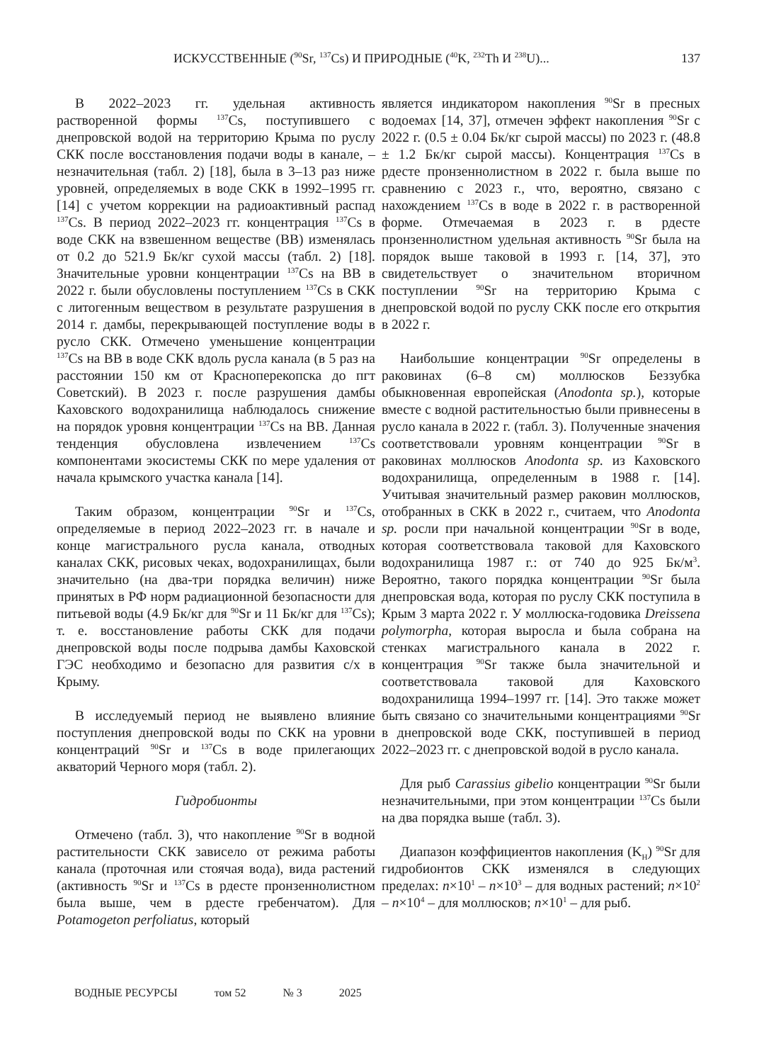ИСКУССТВЕННЫЕ (<sup>90</sup>Sr, <sup>137</sup>Cs) И ПРИРОДНЫЕ (<sup>40</sup>K, <sup>232</sup>Th И <sup>238</sup>U)... 137
В 2022–2023 гг. удельная активность растворенной формы <sup>137</sup>Cs, поступившего с днепровской водой на территорию Крыма по руслу СКК после восстановления подачи воды в канале, – незначительная (табл. 2) [18], была в 3–13 раз ниже уровней, определяемых в воде СКК в 1992–1995 гг. [14] с учетом коррекции на радиоактивный распад <sup>137</sup>Cs. В период 2022–2023 гг. концентрация <sup>137</sup>Cs в воде СКК на взвешенном веществе (ВВ) изменялась от 0.2 до 521.9 Бк/кг сухой массы (табл. 2) [18]. Значительные уровни концентрации <sup>137</sup>Cs на ВВ в 2022 г. были обусловлены поступлением <sup>137</sup>Cs в СКК с литогенным веществом в результате разрушения в 2014 г. дамбы, перекрывающей поступление воды в русло СКК. Отмечено уменьшение концентрации <sup>137</sup>Cs на ВВ в воде СКК вдоль русла канала (в 5 раз на расстоянии 150 км от Красноперекопска до пгт Советский). В 2023 г. после разрушения дамбы Каховского водохранилища наблюдалось снижение на порядок уровня концентрации <sup>137</sup>Cs на ВВ. Данная тенденция обусловлена извлечением <sup>137</sup>Cs компонентами экосистемы СКК по мере удаления от начала крымского участка канала [14].
Таким образом, концентрации <sup>90</sup>Sr и <sup>137</sup>Cs, определяемые в период 2022–2023 гг. в начале и конце магистрального русла канала, отводных каналах СКК, рисовых чеках, водохранилищах, были значительно (на два-три порядка величин) ниже принятых в РФ норм радиационной безопасности для питьевой воды (4.9 Бк/кг для <sup>90</sup>Sr и 11 Бк/кг для <sup>137</sup>Cs); т. е. восстановление работы СКК для подачи днепровской воды после подрыва дамбы Каховской ГЭС необходимо и безопасно для развития с/х в Крыму.
В исследуемый период не выявлено влияние поступления днепровской воды по СКК на уровни концентраций <sup>90</sup>Sr и <sup>137</sup>Cs в воде прилегающих акваторий Черного моря (табл. 2).
Гидробионты
Отмечено (табл. 3), что накопление <sup>90</sup>Sr в водной растительности СКК зависело от режима работы канала (проточная или стоячая вода), вида растений (активность <sup>90</sup>Sr и <sup>137</sup>Cs в рдесте пронзеннолистном была выше, чем в рдесте гребенчатом). Для Potamogeton perfoliatus, который
является индикатором накопления <sup>90</sup>Sr в пресных водоемах [14, 37], отмечен эффект накопления <sup>90</sup>Sr с 2022 г. (0.5 ± 0.04 Бк/кг сырой массы) по 2023 г. (48.8 ± 1.2 Бк/кг сырой массы). Концентрация <sup>137</sup>Cs в рдесте пронзеннолистном в 2022 г. была выше по сравнению с 2023 г., что, вероятно, связано с нахождением <sup>137</sup>Cs в воде в 2022 г. в растворенной форме. Отмечаемая в 2023 г. в рдесте пронзеннолистном удельная активность <sup>90</sup>Sr была на порядок выше таковой в 1993 г. [14, 37], это свидетельствует о значительном вторичном поступлении <sup>90</sup>Sr на территорию Крыма с днепровской водой по руслу СКК после его открытия в 2022 г.
Наибольшие концентрации <sup>90</sup>Sr определены в раковинах (6–8 см) моллюсков Беззубка обыкновенная европейская (Anodonta sp.), которые вместе с водной растительностью были привнесены в русло канала в 2022 г. (табл. 3). Полученные значения соответствовали уровням концентрации <sup>90</sup>Sr в раковинах моллюсков Anodonta sp. из Каховского водохранилища, определенным в 1988 г. [14]. Учитывая значительный размер раковин моллюсков, отобранных в СКК в 2022 г., считаем, что Anodonta sp. росли при начальной концентрации <sup>90</sup>Sr в воде, которая соответствовала таковой для Каховского водохранилища 1987 г.: от 740 до 925 Бк/м<sup>3</sup>. Вероятно, такого порядка концентрации <sup>90</sup>Sr была днепровская вода, которая по руслу СКК поступила в Крым 3 марта 2022 г. У моллюска-годовика Dreissena polymorpha, которая выросла и была собрана на стенках магистрального канала в 2022 г. концентрация <sup>90</sup>Sr также была значительной и соответствовала таковой для Каховского водохранилища 1994–1997 гг. [14]. Это также может быть связано со значительными концентрациями <sup>90</sup>Sr в днепровской воде СКК, поступившей в период 2022–2023 гг. с днепровской водой в русло канала.
Для рыб Carassius gibelio концентрации <sup>90</sup>Sr были незначительными, при этом концентрации <sup>137</sup>Cs были на два порядка выше (табл. 3).
Диапазон коэффициентов накопления (K<sub>H</sub>) <sup>90</sup>Sr для гидробионтов СКК изменялся в следующих пределах: n×10<sup>1</sup> – n×10<sup>3</sup> – для водных растений; n×10<sup>2</sup> – n×10<sup>4</sup> – для моллюсков; n×10<sup>1</sup> – для рыб.
ВОДНЫЕ РЕСУРСЫ том 52 № 3 2025